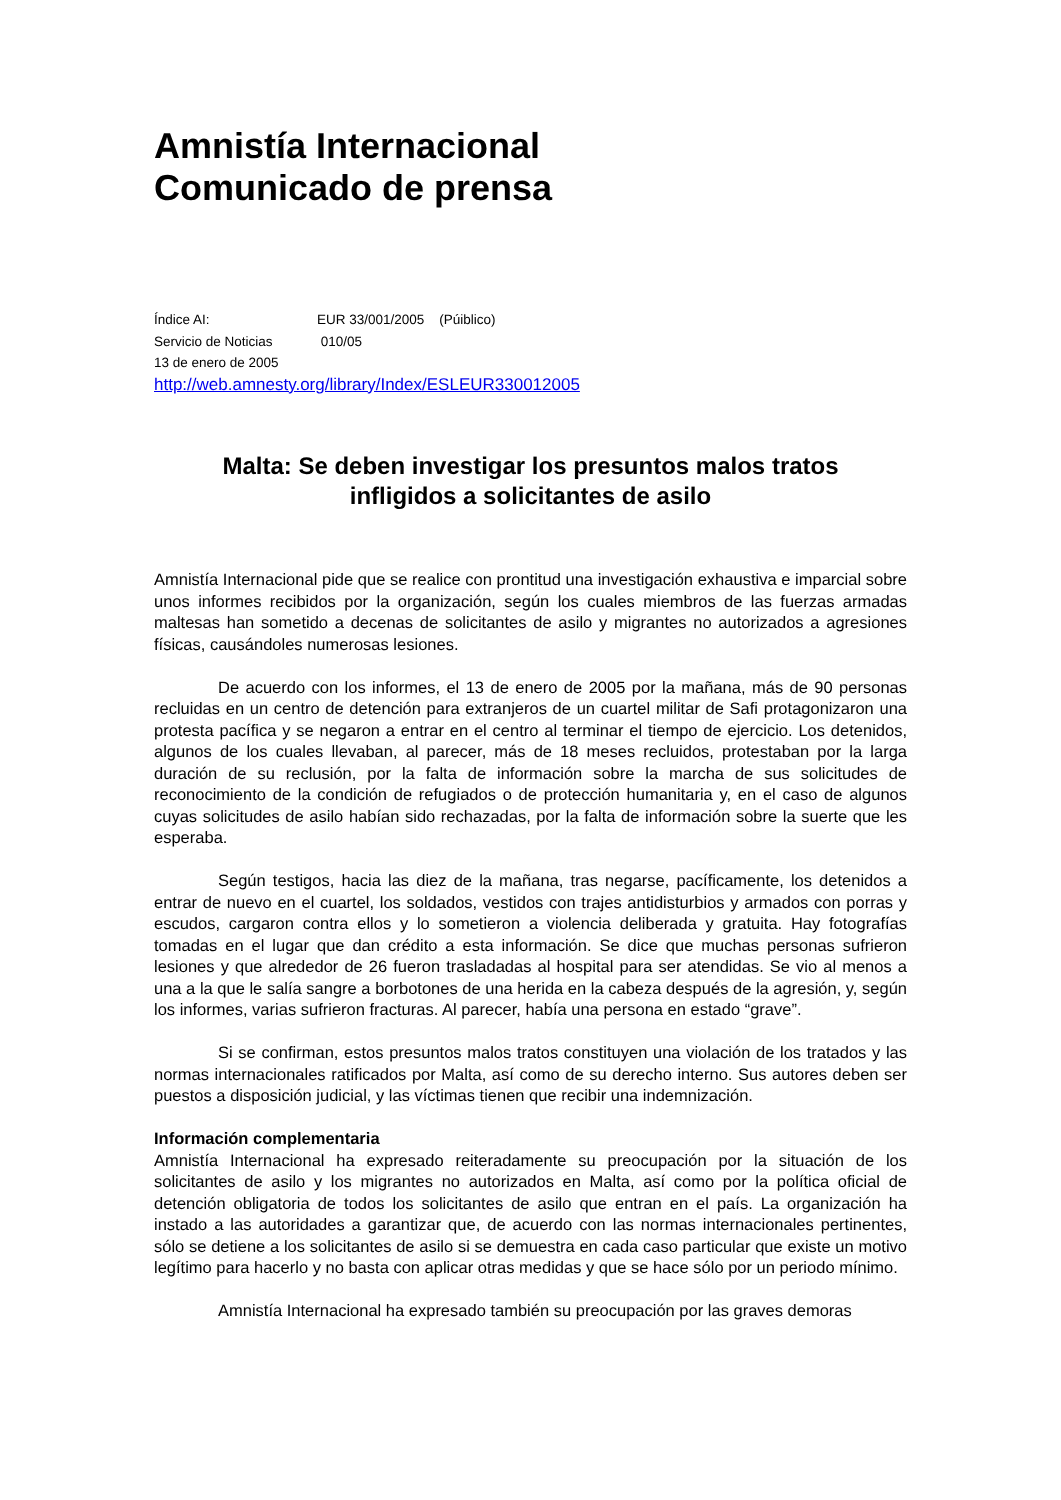Amnistía Internacional
Comunicado de prensa
Índice AI: EUR 33/001/2005 (Púiblico)
Servicio de Noticias 010/05
13 de enero de 2005
http://web.amnesty.org/library/Index/ESLEUR330012005
Malta: Se deben investigar los presuntos malos tratos
infligidos a solicitantes de asilo
Amnistía Internacional pide que se realice con prontitud una investigación exhaustiva e imparcial sobre unos informes recibidos por la organización, según los cuales miembros de las fuerzas armadas maltesas han sometido a decenas de solicitantes de asilo y migrantes no autorizados a agresiones físicas, causándoles numerosas lesiones.
De acuerdo con los informes, el 13 de enero de 2005 por la mañana, más de 90 personas recluidas en un centro de detención para extranjeros de un cuartel militar de Safi protagonizaron una protesta pacífica y se negaron a entrar en el centro al terminar el tiempo de ejercicio. Los detenidos, algunos de los cuales llevaban, al parecer, más de 18 meses recluidos, protestaban por la larga duración de su reclusión, por la falta de información sobre la marcha de sus solicitudes de reconocimiento de la condición de refugiados o de protección humanitaria y, en el caso de algunos cuyas solicitudes de asilo habían sido rechazadas, por la falta de información sobre la suerte que les esperaba.
Según testigos, hacia las diez de la mañana, tras negarse, pacíficamente, los detenidos a entrar de nuevo en el cuartel, los soldados, vestidos con trajes antidisturbios y armados con porras y escudos, cargaron contra ellos y lo sometieron a violencia deliberada y gratuita. Hay fotografías tomadas en el lugar que dan crédito a esta información. Se dice que muchas personas sufrieron lesiones y que alrededor de 26 fueron trasladadas al hospital para ser atendidas. Se vio al menos a una a la que le salía sangre a borbotones de una herida en la cabeza después de la agresión, y, según los informes, varias sufrieron fracturas. Al parecer, había una persona en estado “grave”.
Si se confirman, estos presuntos malos tratos constituyen una violación de los tratados y las normas internacionales ratificados por Malta, así como de su derecho interno. Sus autores deben ser puestos a disposición judicial, y las víctimas tienen que recibir una indemnización.
Información complementaria
Amnistía Internacional ha expresado reiteradamente su preocupación por la situación de los solicitantes de asilo y los migrantes no autorizados en Malta, así como por la política oficial de detención obligatoria de todos los solicitantes de asilo que entran en el país. La organización ha instado a las autoridades a garantizar que, de acuerdo con las normas internacionales pertinentes, sólo se detiene a los solicitantes de asilo si se demuestra en cada caso particular que existe un motivo legítimo para hacerlo y no basta con aplicar otras medidas y que se hace sólo por un periodo mínimo.
Amnistía Internacional ha expresado también su preocupación por las graves demoras